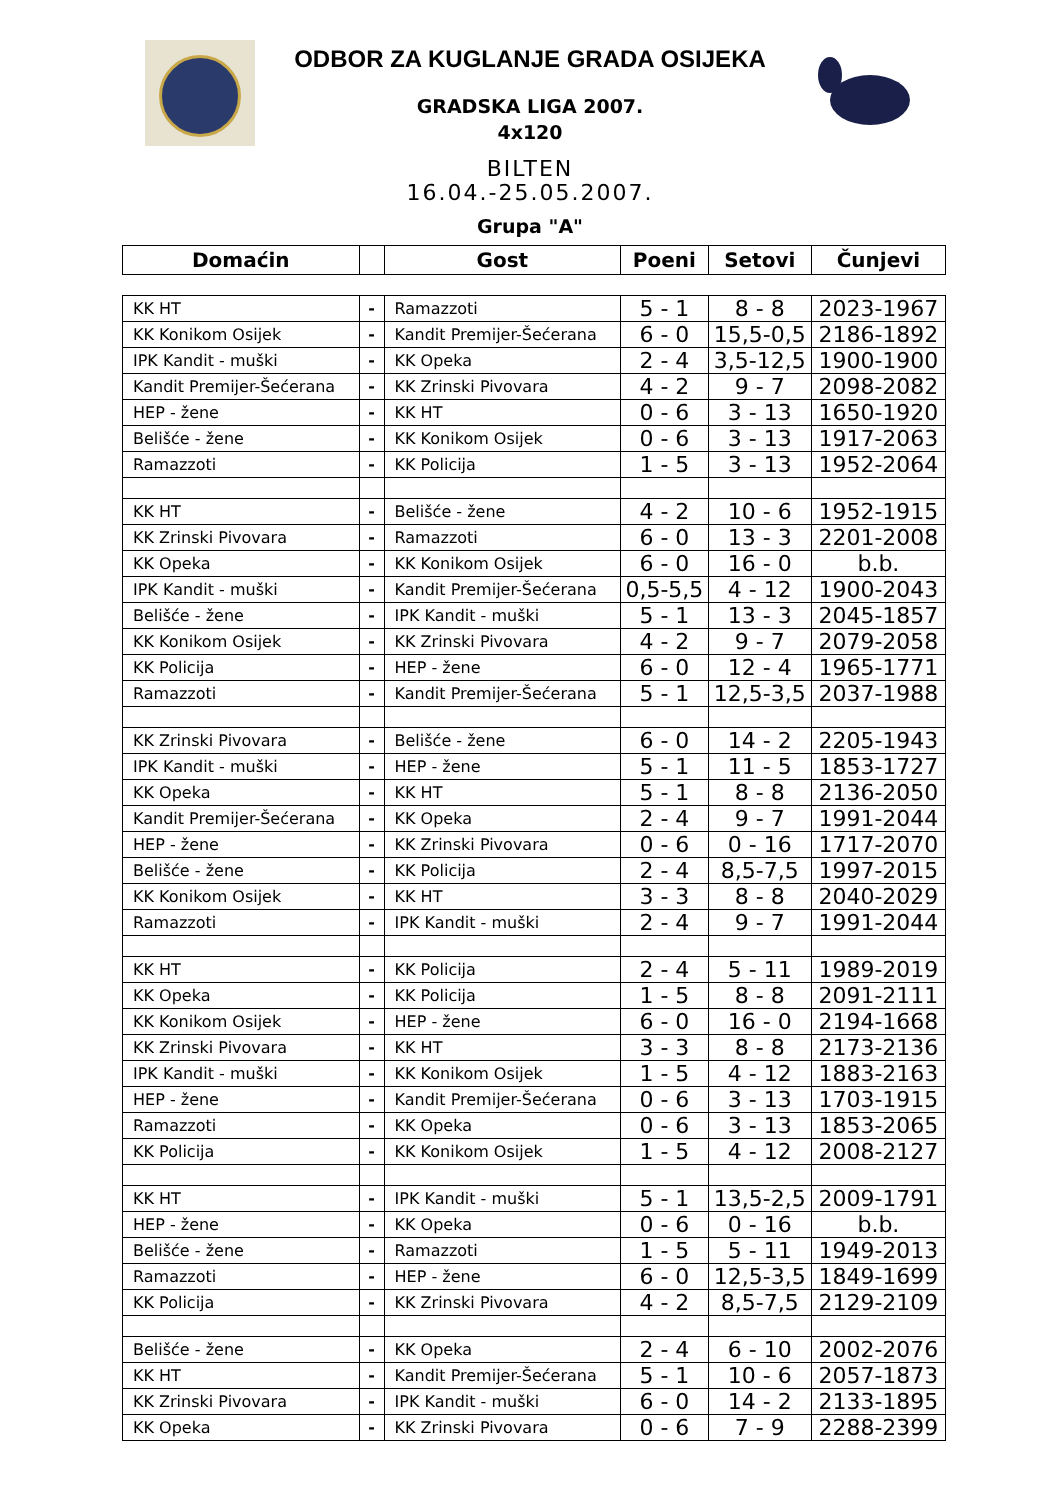ODBOR ZA KUGLANJE GRADA OSIJEKA
GRADSKA LIGA 2007.
4x120
BILTEN
16.04.-25.05.2007.
Grupa "A"
| Domaćin | | Gost | Poeni | Setovi | Čunjevi |
| --- | --- | --- | --- | --- | --- |
| KK HT | - | Ramazzoti | 5 - 1 | 8 - 8 | 2023-1967 |
| KK Konikom Osijek | - | Kandit Premijer-Šećerana | 6 - 0 | 15,5-0,5 | 2186-1892 |
| IPK Kandit - muški | - | KK Opeka | 2 - 4 | 3,5-12,5 | 1900-1900 |
| Kandit Premijer-Šećerana | - | KK Zrinski Pivovara | 4 - 2 | 9 - 7 | 2098-2082 |
| HEP - žene | - | KK HT | 0 - 6 | 3 - 13 | 1650-1920 |
| Belišće - žene | - | KK Konikom Osijek | 0 - 6 | 3 - 13 | 1917-2063 |
| Ramazzoti | - | KK Policija | 1 - 5 | 3 - 13 | 1952-2064 |
| KK HT | - | Belišće - žene | 4 - 2 | 10 - 6 | 1952-1915 |
| KK Zrinski Pivovara | - | Ramazzoti | 6 - 0 | 13 - 3 | 2201-2008 |
| KK Opeka | - | KK Konikom Osijek | 6 - 0 | 16 - 0 | b.b. |
| IPK Kandit - muški | - | Kandit Premijer-Šećerana | 0,5-5,5 | 4 - 12 | 1900-2043 |
| Belišće - žene | - | IPK Kandit - muški | 5 - 1 | 13 - 3 | 2045-1857 |
| KK Konikom Osijek | - | KK Zrinski Pivovara | 4 - 2 | 9 - 7 | 2079-2058 |
| KK Policija | - | HEP - žene | 6 - 0 | 12 - 4 | 1965-1771 |
| Ramazzoti | - | Kandit Premijer-Šećerana | 5 - 1 | 12,5-3,5 | 2037-1988 |
| KK Zrinski Pivovara | - | Belišće - žene | 6 - 0 | 14 - 2 | 2205-1943 |
| IPK Kandit - muški | - | HEP - žene | 5 - 1 | 11 - 5 | 1853-1727 |
| KK Opeka | - | KK HT | 5 - 1 | 8 - 8 | 2136-2050 |
| Kandit Premijer-Šećerana | - | KK Opeka | 2 - 4 | 9 - 7 | 1991-2044 |
| HEP - žene | - | KK Zrinski Pivovara | 0 - 6 | 0 - 16 | 1717-2070 |
| Belišće - žene | - | KK Policija | 2 - 4 | 8,5-7,5 | 1997-2015 |
| KK Konikom Osijek | - | KK HT | 3 - 3 | 8 - 8 | 2040-2029 |
| Ramazzoti | - | IPK Kandit - muški | 2 - 4 | 9 - 7 | 1991-2044 |
| KK HT | - | KK Policija | 2 - 4 | 5 - 11 | 1989-2019 |
| KK Opeka | - | KK Policija | 1 - 5 | 8 - 8 | 2091-2111 |
| KK Konikom Osijek | - | HEP - žene | 6 - 0 | 16 - 0 | 2194-1668 |
| KK Zrinski Pivovara | - | KK HT | 3 - 3 | 8 - 8 | 2173-2136 |
| IPK Kandit - muški | - | KK Konikom Osijek | 1 - 5 | 4 - 12 | 1883-2163 |
| HEP - žene | - | Kandit Premijer-Šećerana | 0 - 6 | 3 - 13 | 1703-1915 |
| Ramazzoti | - | KK Opeka | 0 - 6 | 3 - 13 | 1853-2065 |
| KK Policija | - | KK Konikom Osijek | 1 - 5 | 4 - 12 | 2008-2127 |
| KK HT | - | IPK Kandit - muški | 5 - 1 | 13,5-2,5 | 2009-1791 |
| HEP - žene | - | KK Opeka | 0 - 6 | 0 - 16 | b.b. |
| Belišće - žene | - | Ramazzoti | 1 - 5 | 5 - 11 | 1949-2013 |
| Ramazzoti | - | HEP - žene | 6 - 0 | 12,5-3,5 | 1849-1699 |
| KK Policija | - | KK Zrinski Pivovara | 4 - 2 | 8,5-7,5 | 2129-2109 |
| Belišće - žene | - | KK Opeka | 2 - 4 | 6 - 10 | 2002-2076 |
| KK HT | - | Kandit Premijer-Šećerana | 5 - 1 | 10 - 6 | 2057-1873 |
| KK Zrinski Pivovara | - | IPK Kandit - muški | 6 - 0 | 14 - 2 | 2133-1895 |
| KK Opeka | - | KK Zrinski Pivovara | 0 - 6 | 7 - 9 | 2288-2399 |